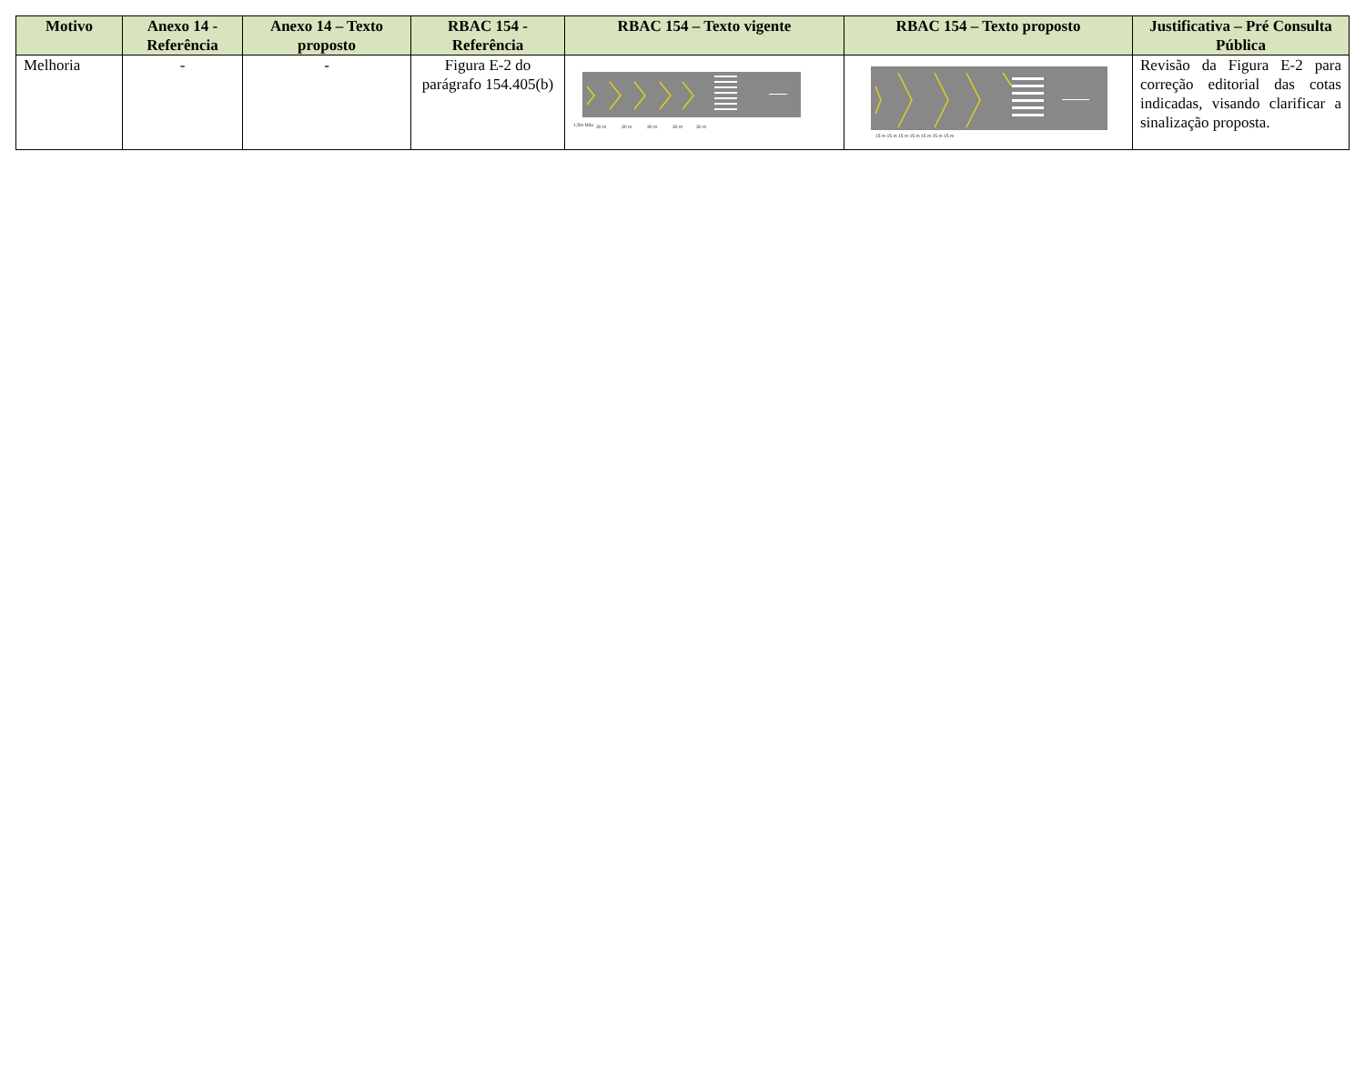| Motivo | Anexo 14 - Referência | Anexo 14 – Texto proposto | RBAC 154 - Referência | RBAC 154 – Texto vigente | RBAC 154 – Texto proposto | Justificativa – Pré Consulta Pública |
| --- | --- | --- | --- | --- | --- | --- |
| Melhoria | - | - | Figura E-2 do parágrafo 154.405(b) | 1,5m Máx 30 m 30 m 30 m 30 m 30 m | 15 m 15 m 15 m 15 m 15 m 15 m 15 m | Revisão da Figura E-2 para correção editorial das cotas indicadas, visando clarificar a sinalização proposta. |